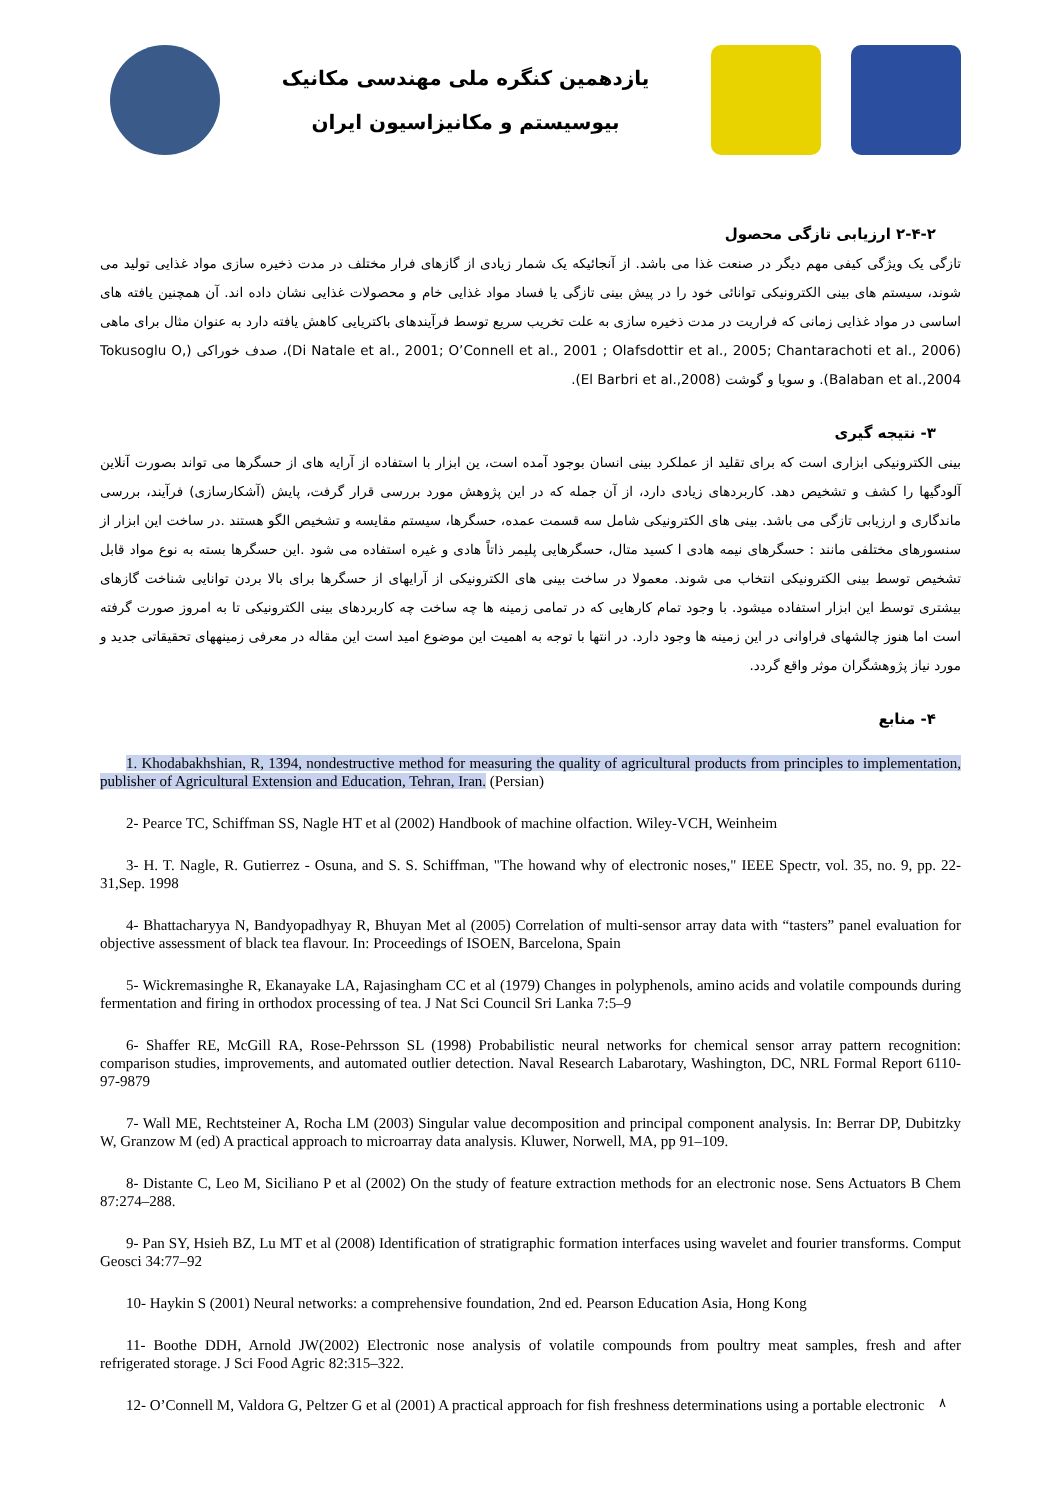یازدهمین کنگره ملی مهندسی مکانیک
بیوسیستم و مکانیزاسیون ایران
۲-۴-۲ ارزیابی تازگی محصول
تازگی یک ویژگی کیفی مهم دیگر در صنعت غذا می باشد. از آنجائیکه یک شمار زیادی از گازهای فرار مختلف در مدت ذخیره سازی مواد غذایی تولید می شوند، سیستم های بینی الکترونیکی توانائی خود را در پیش بینی تازگی یا فساد مواد غذایی خام و محصولات غذایی نشان داده اند. آن همچنین یافته های اساسی در مواد غذایی زمانی که فراریت در مدت ذخیره سازی به علت تخریب سریع توسط فرآیندهای باکتریایی کاهش یافته دارد به عنوان مثال برای ماهی (Di Natale et al., 2001; O’Connell et al., 2001 ; Olafsdottir et al., 2005; Chantarachoti et al., 2006)، صدف خوراکی (Tokusoglu O, Balaban et al.,2004). و سویا و گوشت (El Barbri et al.,2008).
۳- نتیجه گیری
بینی الکترونیکی ابزاری است که برای تقلید از عملکرد بینی انسان بوجود آمده است، ین ابزار با استفاده از آرایه های از حسگرها می تواند بصورت آنلاین آلودگیها را کشف و تشخیص دهد. کاربردهای زیادی دارد، از آن جمله که در این پژوهش مورد بررسی قرار گرفت، پایش (آشکارسازی) فرآیند، بررسی ماندگاری و ارزیابی تازگی می باشد. بینی های الکترونیکی شامل سه قسمت عمده، حسگرها، سیستم مقایسه و تشخیص الگو هستند .در ساخت این ابزار از سنسورهای مختلفی مانند : حسگرهای نیمه هادی ا کسید متال، حسگرهایی پلیمر ذاتاً هادی و غیره استفاده می شود .این حسگرها بسته به نوع مواد قابل تشخیص توسط بینی الکترونیکی انتخاب می شوند. معمولا در ساخت بینی های الکترونیکی از آرایهای از حسگرها برای بالا بردن توانایی شناخت گازهای بیشتری توسط این ابزار استفاده میشود. با وجود تمام کارهایی که در تمامی زمینه ها چه ساخت چه کاربردهای بینی الکترونیکی تا به امروز صورت گرفته است اما هنوز چالشهای فراوانی در این زمینه ها وجود دارد. در انتها با توجه به اهمیت این موضوع امید است این مقاله در معرفی زمینههای تحقیقاتی جدید و مورد نیاز پژوهشگران موثر واقع گردد.
۴- منابع
1. Khodabakhshian, R, 1394, nondestructive method for measuring the quality of agricultural products from principles to implementation, publisher of Agricultural Extension and Education, Tehran, Iran. (Persian)
2- Pearce TC, Schiffman SS, Nagle HT et al (2002) Handbook of machine olfaction. Wiley-VCH, Weinheim
3- H. T. Nagle, R. Gutierrez - Osuna, and S. S. Schiffman, "The howand why of electronic noses," IEEE Spectr, vol. 35, no. 9, pp. 22-31,Sep. 1998
4- Bhattacharyya N, Bandyopadhyay R, Bhuyan Met al (2005) Correlation of multi-sensor array data with “tasters” panel evaluation for objective assessment of black tea flavour. In: Proceedings of ISOEN, Barcelona, Spain
5- Wickremasinghe R, Ekanayake LA, Rajasingham CC et al (1979) Changes in polyphenols, amino acids and volatile compounds during fermentation and firing in orthodox processing of tea. J Nat Sci Council Sri Lanka 7:5–9
6- Shaffer RE, McGill RA, Rose-Pehrsson SL (1998) Probabilistic neural networks for chemical sensor array pattern recognition: comparison studies, improvements, and automated outlier detection. Naval Research Labarotary, Washington, DC, NRL Formal Report 6110-97-9879
7- Wall ME, Rechtsteiner A, Rocha LM (2003) Singular value decomposition and principal component analysis. In: Berrar DP, Dubitzky W, Granzow M (ed) A practical approach to microarray data analysis. Kluwer, Norwell, MA, pp 91–109.
8- Distante C, Leo M, Siciliano P et al (2002) On the study of feature extraction methods for an electronic nose. Sens Actuators B Chem 87:274–288.
9- Pan SY, Hsieh BZ, Lu MT et al (2008) Identification of stratigraphic formation interfaces using wavelet and fourier transforms. Comput Geosci 34:77–92
10- Haykin S (2001) Neural networks: a comprehensive foundation, 2nd ed. Pearson Education Asia, Hong Kong
11- Boothe DDH, Arnold JW(2002) Electronic nose analysis of volatile compounds from poultry meat samples, fresh and after refrigerated storage. J Sci Food Agric 82:315–322.
12- O’Connell M, Valdora G, Peltzer G et al (2001) A practical approach for fish freshness determinations using a portable electronic
۸